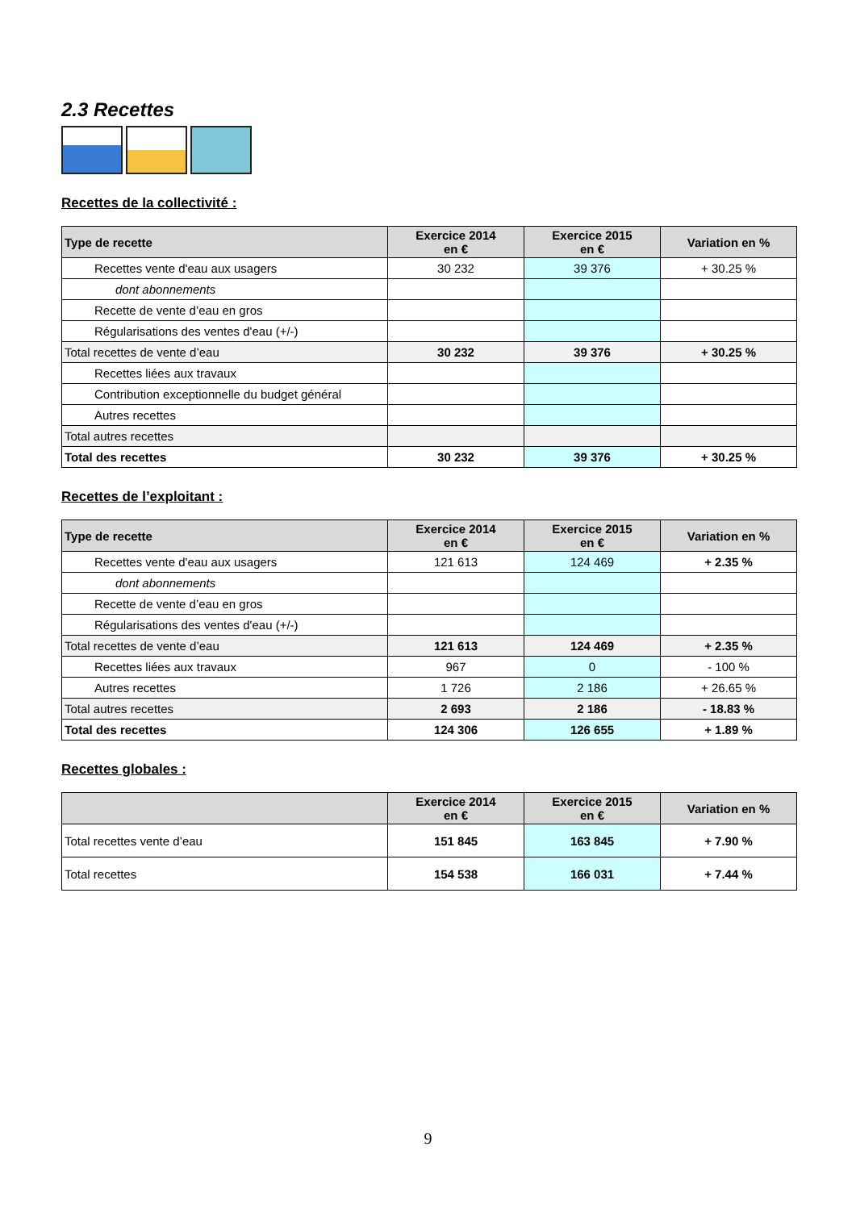2.3 Recettes
Recettes de la collectivité :
| Type de recette | Exercice 2014 en € | Exercice 2015 en € | Variation en % |
| --- | --- | --- | --- |
| Recettes vente d'eau aux usagers | 30 232 | 39 376 | + 30.25 % |
| dont abonnements | | | |
| Recette de vente d’eau en gros | | | |
| Régularisations des ventes d'eau (+/-) | | | |
| Total recettes de vente d’eau | 30 232 | 39 376 | + 30.25 % |
| Recettes liées aux travaux | | | |
| Contribution exceptionnelle du budget général | | | |
| Autres recettes | | | |
| Total autres recettes | | | |
| Total des recettes | 30 232 | 39 376 | + 30.25 % |
Recettes de l’exploitant :
| Type de recette | Exercice 2014 en € | Exercice 2015 en € | Variation en % |
| --- | --- | --- | --- |
| Recettes vente d'eau aux usagers | 121 613 | 124 469 | + 2.35 % |
| dont abonnements | | | |
| Recette de vente d’eau en gros | | | |
| Régularisations des ventes d'eau (+/-) | | | |
| Total recettes de vente d’eau | 121 613 | 124 469 | + 2.35 % |
| Recettes liées aux travaux | 967 | 0 | - 100 % |
| Autres recettes | 1 726 | 2 186 | + 26.65 % |
| Total autres recettes | 2 693 | 2 186 | - 18.83 % |
| Total des recettes | 124 306 | 126 655 | + 1.89 % |
Recettes globales :
| | Exercice 2014 en € | Exercice 2015 en € | Variation en % |
| --- | --- | --- | --- |
| Total recettes vente d’eau | 151 845 | 163 845 | + 7.90 % |
| Total recettes | 154 538 | 166 031 | + 7.44 % |
9